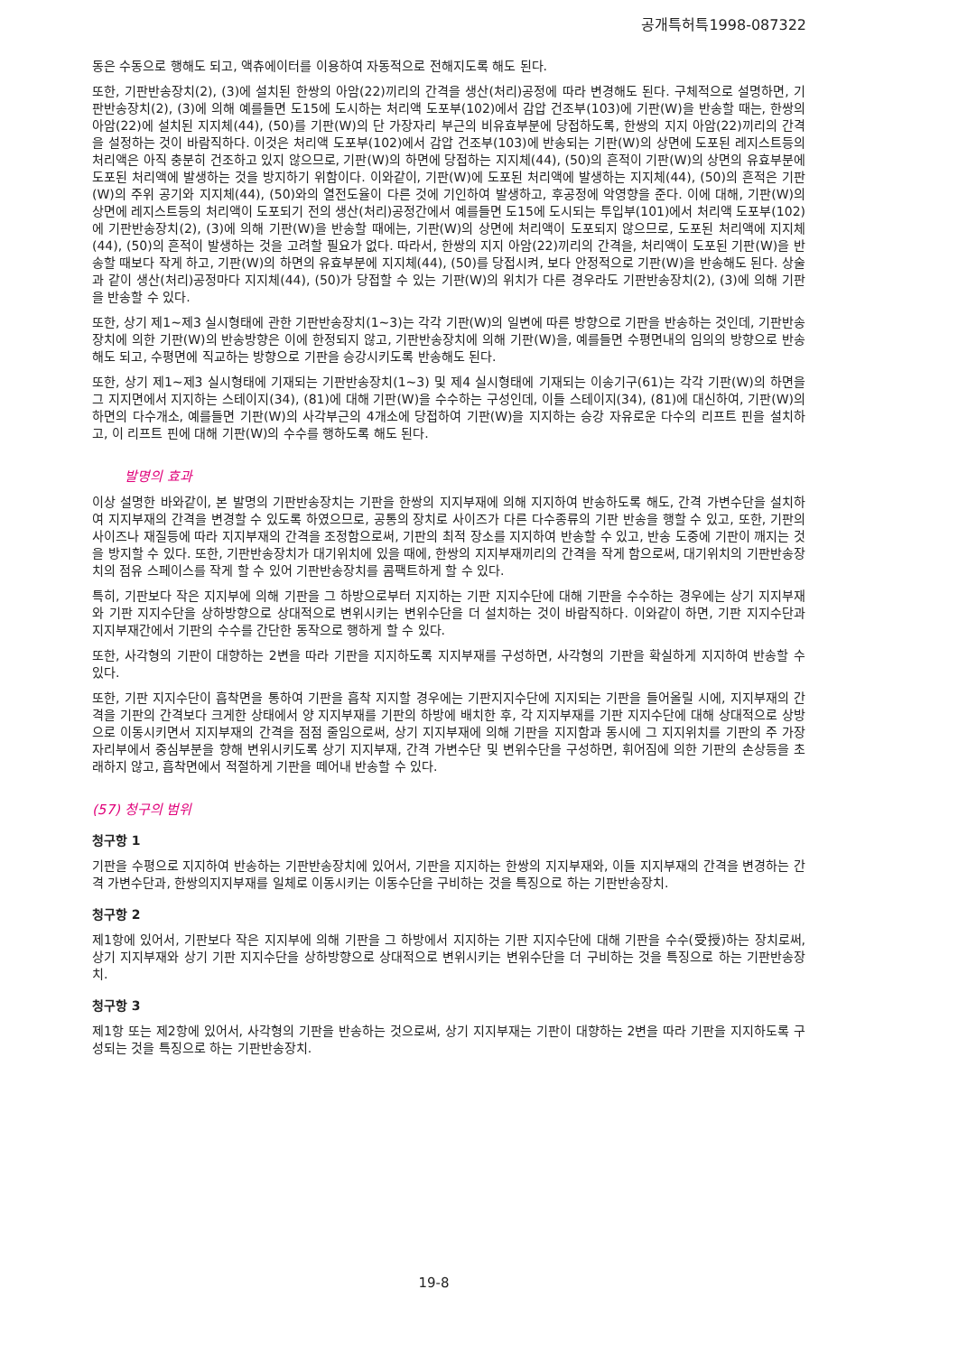공개특허특1998-087322
동은 수동으로 행해도 되고, 액츄에이터를 이용하여 자동적으로 전해지도록 해도 된다.
또한, 기판반송장치(2), (3)에 설치된 한쌍의 아암(22)끼리의 간격을 생산(처리)공정에 따라 변경해도 된다. 구체적으로 설명하면, 기판반송장치(2), (3)에 의해 예를들면 도15에 도시하는 처리액 도포부(102)에서 감압 건조부(103)에 기판(W)을 반송할 때는, 한쌍의 아암(22)에 설치된 지지체(44), (50)를 기판(W)의 단 가장자리 부근의 비유효부분에 당접하도록, 한쌍의 지지 아암(22)끼리의 간격을 설정하는 것이 바람직하다. 이것은 처리액 도포부(102)에서 감압 건조부(103)에 반송되는 기판(W)의 상면에 도포된 레지스트등의 처리액은 아직 충분히 건조하고 있지 않으므로, 기판(W)의 하면에 당접하는 지지체(44), (50)의 흔적이 기판(W)의 상면의 유효부분에 도포된 처리액에 발생하는 것을 방지하기 위함이다. 이와같이, 기판(W)에 도포된 처리액에 발생하는 지지체(44), (50)의 흔적은 기판(W)의 주위 공기와 지지체(44), (50)와의 열전도율이 다른 것에 기인하여 발생하고, 후공정에 악영향을 준다. 이에 대해, 기판(W)의 상면에 레지스트등의 처리액이 도포되기 전의 생산(처리)공정간에서 예를들면 도15에 도시되는 투입부(101)에서 처리액 도포부(102)에 기판반송장치(2), (3)에 의해 기판(W)을 반송할 때에는, 기판(W)의 상면에 처리액이 도포되지 않으므로, 도포된 처리액에 지지체(44), (50)의 흔적이 발생하는 것을 고려할 필요가 없다. 따라서, 한쌍의 지지 아암(22)끼리의 간격을, 처리액이 도포된 기판(W)을 반송할 때보다 작게 하고, 기판(W)의 하면의 유효부분에 지지체(44), (50)를 당접시켜, 보다 안정적으로 기판(W)을 반송해도 된다. 상술과 같이 생산(처리)공정마다 지지체(44), (50)가 당접할 수 있는 기판(W)의 위치가 다른 경우라도 기판반송장치(2), (3)에 의해 기판을 반송할 수 있다.
또한, 상기 제1~제3 실시형태에 관한 기판반송장치(1~3)는 각각 기판(W)의 일변에 따른 방향으로 기판을 반송하는 것인데, 기판반송장치에 의한 기판(W)의 반송방향은 이에 한정되지 않고, 기판반송장치에 의해 기판(W)을, 예를들면 수평면내의 임의의 방향으로 반송해도 되고, 수평면에 직교하는 방향으로 기판을 승강시키도록 반송해도 된다.
또한, 상기 제1~제3 실시형태에 기재되는 기판반송장치(1~3) 및 제4 실시형태에 기재되는 이송기구(61)는 각각 기판(W)의 하면을 그 지지면에서 지지하는 스테이지(34), (81)에 대해 기판(W)을 수수하는 구성인데, 이들 스테이지(34), (81)에 대신하여, 기판(W)의 하면의 다수개소, 예를들면 기판(W)의 사각부근의 4개소에 당접하여 기판(W)을 지지하는 승강 자유로운 다수의 리프트 핀을 설치하고, 이 리프트 핀에 대해 기판(W)의 수수를 행하도록 해도 된다.
발명의 효과
이상 설명한 바와같이, 본 발명의 기판반송장치는 기판을 한쌍의 지지부재에 의해 지지하여 반송하도록 해도, 간격 가변수단을 설치하여 지지부재의 간격을 변경할 수 있도록 하였으므로, 공통의 장치로 사이즈가 다른 다수종류의 기판 반송을 행할 수 있고, 또한, 기판의 사이즈나 재질등에 따라 지지부재의 간격을 조정함으로써, 기판의 최적 장소를 지지하여 반송할 수 있고, 반송 도중에 기판이 깨지는 것을 방지할 수 있다. 또한, 기판반송장치가 대기위치에 있을 때에, 한쌍의 지지부재끼리의 간격을 작게 함으로써, 대기위치의 기판반송장치의 점유 스페이스를 작게 할 수 있어 기판반송장치를 콤팩트하게 할 수 있다.
특히, 기판보다 작은 지지부에 의해 기판을 그 하방으로부터 지지하는 기판 지지수단에 대해 기판을 수수하는 경우에는 상기 지지부재와 기판 지지수단을 상하방향으로 상대적으로 변위시키는 변위수단을 더 설치하는 것이 바람직하다. 이와같이 하면, 기판 지지수단과 지지부재간에서 기판의 수수를 간단한 동작으로 행하게 할 수 있다.
또한, 사각형의 기판이 대향하는 2변을 따라 기판을 지지하도록 지지부재를 구성하면, 사각형의 기판을 확실하게 지지하여 반송할 수 있다.
또한, 기판 지지수단이 흡착면을 통하여 기판을 흡착 지지할 경우에는 기판지지수단에 지지되는 기판을 들어올릴 시에, 지지부재의 간격을 기판의 간격보다 크게한 상태에서 양 지지부재를 기판의 하방에 배치한 후, 각 지지부재를 기판 지지수단에 대해 상대적으로 상방으로 이동시키면서 지지부재의 간격을 점점 줄임으로써, 상기 지지부재에 의해 기판을 지지함과 동시에 그 지지위치를 기판의 주 가장자리부에서 중심부분을 향해 변위시키도록 상기 지지부재, 간격 가변수단 및 변위수단을 구성하면, 휘어짐에 의한 기판의 손상등을 초래하지 않고, 흡착면에서 적절하게 기판을 떼어내 반송할 수 있다.
(57) 청구의 범위
청구항 1
기판을 수평으로 지지하여 반송하는 기판반송장치에 있어서, 기판을 지지하는 한쌍의 지지부재와, 이들 지지부재의 간격을 변경하는 간격 가변수단과, 한쌍의지지부재를 일체로 이동시키는 이동수단을 구비하는 것을 특징으로 하는 기판반송장치.
청구항 2
제1항에 있어서, 기판보다 작은 지지부에 의해 기판을 그 하방에서 지지하는 기판 지지수단에 대해 기판을 수수(受授)하는 장치로써, 상기 지지부재와 상기 기판 지지수단을 상하방향으로 상대적으로 변위시키는 변위수단을 더 구비하는 것을 특징으로 하는 기판반송장치.
청구항 3
제1항 또는 제2항에 있어서, 사각형의 기판을 반송하는 것으로써, 상기 지지부재는 기판이 대향하는 2변을 따라 기판을 지지하도록 구성되는 것을 특징으로 하는 기판반송장치.
19-8